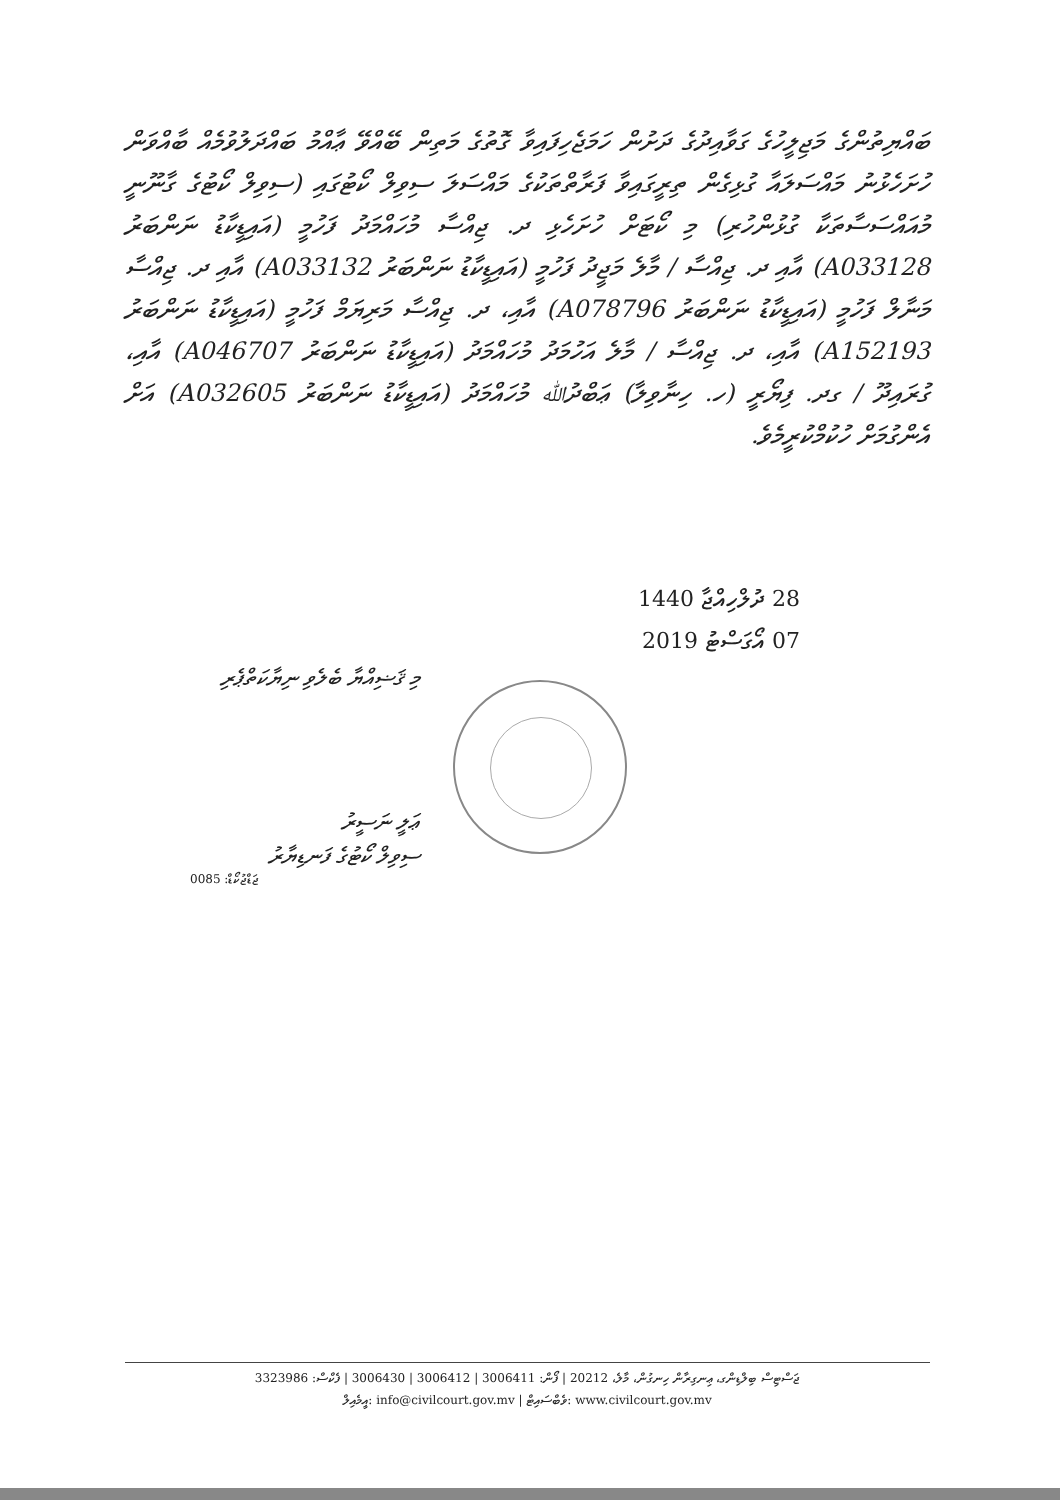ބައްޔިތުންގެ މަޖިލީހުގެ ގަވާއިދުގެ ދަށުން ހަމަޖެހިފައިވާ ގޮތުގެ މަތިން ބޭއްވޭ ޢާއްމު ބައްދަލުވުމެއް ބާއްވަން ހުށަހެޅުނު މައްސަލައާ ގުޅިގެން ތިރީގައިވާ ފަރާތްތަކުގެ މައްސަލަ ސިވިލް ކޯޓުގައި (ސިވިލް ކޯޓުގެ ގާނޫނީ މުއައްސަސާތަކާ ގުޅުންހުރި) މި ކޯޓަށް ހުށަހެޅި ދ. ޖިއްސާ މުހައްމަދު ފަހުމީ (އައިޑީކާޑު ނަންބަރު A033128) އާއި ދ. ޖިއްސާ / މާލެ މަޖީދު ފަހުމީ (އައިޑީކާޑު ނަންބަރު A033132) އާއި ދ. ޖިއްސާ މަނާލް ފަހުމީ (އައިޑީކާޑު ނަންބަރު A078796) އާއި، ދ. ޖިއްސާ މަރިޔަމް ފަހުމީ (އައިޑީކާޑު ނަންބަރު A152193) އާއި، ދ. ޖިއްސާ / މާލެ އަހުމަދު މުހައްމަދު (އައިޑީކާޑު ނަންބަރު A046707) އާއި، ގުރައިދޫ / ގދ. ފިޔޯރީ (ހ. ހިނާވިލާ) ޢަބްދުﷲ މުހައްމަދު (އައިޑީކާޑު ނަންބަރު A032605) އަށް އެންގުމަށް ހުކުމްކުރީމެވެ.
28 ދުލްހިއްޖާ 1440
07 އޯގަސްޓު 2019
މި ޤަޟިއްޔާ ބެލެވި ނިޔާކަތްޕެރި
ޢަލީ ނަސީރު
ސިވިލް ކޯޓުގެ ފަނޑިޔާރު
ޖަޑްޖުކޯޑް: 0085
ޖަސްޓިސް ބިލްޑިންގ، ޢިނގިރާން ހިނގުން، މާލެ، 20212 | ފޯން: 3006411 | 3006412 | 3006430 | ފެކްސް: 3323986
އީމެއިލް: info@civilcourt.gov.mv | ވެބްސައިޓް: www.civilcourt.gov.mv